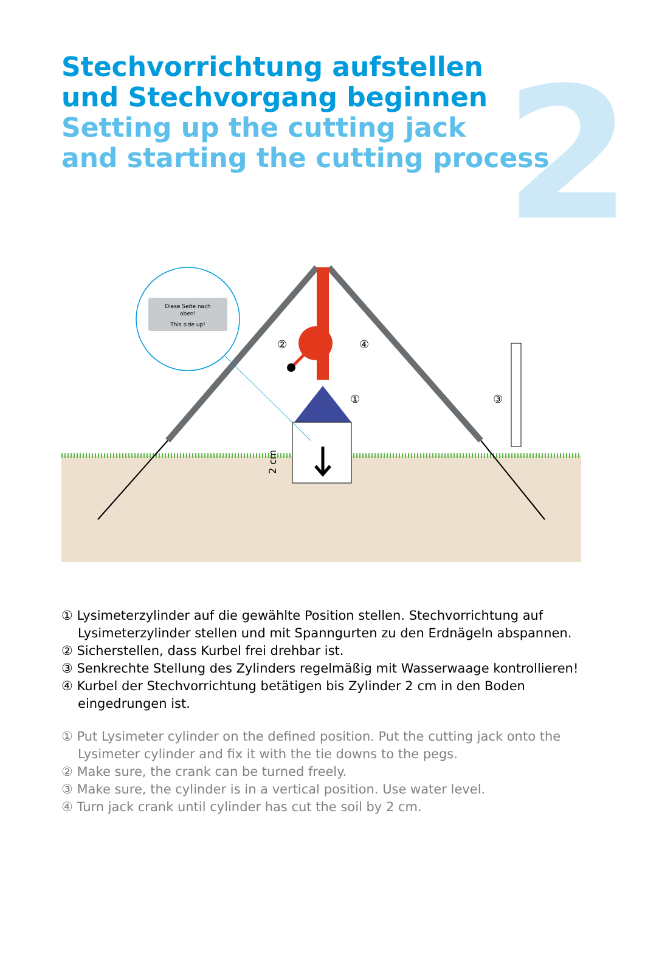2
Stechvorrichtung aufstellen
und Stechvorgang beginnen
Setting up the cutting jack
and starting the cutting process
Diese Seite nach
oben!
This side up!
②
④
①
③
2 cm
① Lysimeterzylinder auf die gewählte Position stellen. Stechvorrichtung auf Lysimeterzylinder stellen und mit Spanngurten zu den Erdnägeln abspannen.
② Sicherstellen, dass Kurbel frei drehbar ist.
③ Senkrechte Stellung des Zylinders regelmäßig mit Wasserwaage kontrollieren!
④ Kurbel der Stechvorrichtung betätigen bis Zylinder 2 cm in den Boden eingedrungen ist.
① Put Lysimeter cylinder on the defined position. Put the cutting jack onto the Lysimeter cylinder and fix it with the tie downs to the pegs.
② Make sure, the crank can be turned freely.
③ Make sure, the cylinder is in a vertical position. Use water level.
④ Turn jack crank until cylinder has cut the soil by 2 cm.